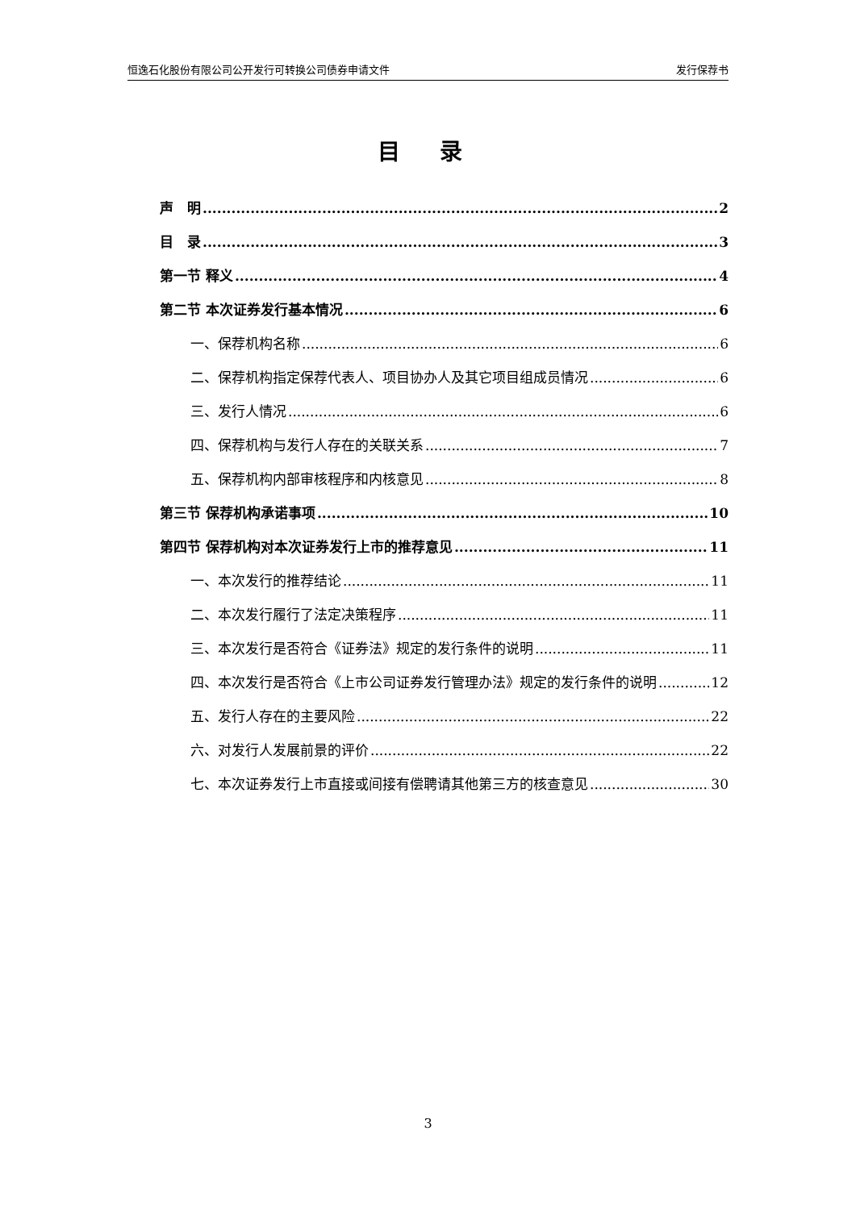恒逸石化股份有限公司公开发行可转换公司债券申请文件 发行保荐书
目 录
声　明 2
目　录 3
第一节 释义 4
第二节 本次证券发行基本情况 6
一、保荐机构名称 6
二、保荐机构指定保荐代表人、项目协办人及其它项目组成员情况 6
三、发行人情况 6
四、保荐机构与发行人存在的关联关系 7
五、保荐机构内部审核程序和内核意见 8
第三节 保荐机构承诺事项 10
第四节 保荐机构对本次证券发行上市的推荐意见 11
一、本次发行的推荐结论 11
二、本次发行履行了法定决策程序 11
三、本次发行是否符合《证券法》规定的发行条件的说明 11
四、本次发行是否符合《上市公司证券发行管理办法》规定的发行条件的说明 12
五、发行人存在的主要风险 22
六、对发行人发展前景的评价 22
七、本次证券发行上市直接或间接有偿聘请其他第三方的核查意见 30
3